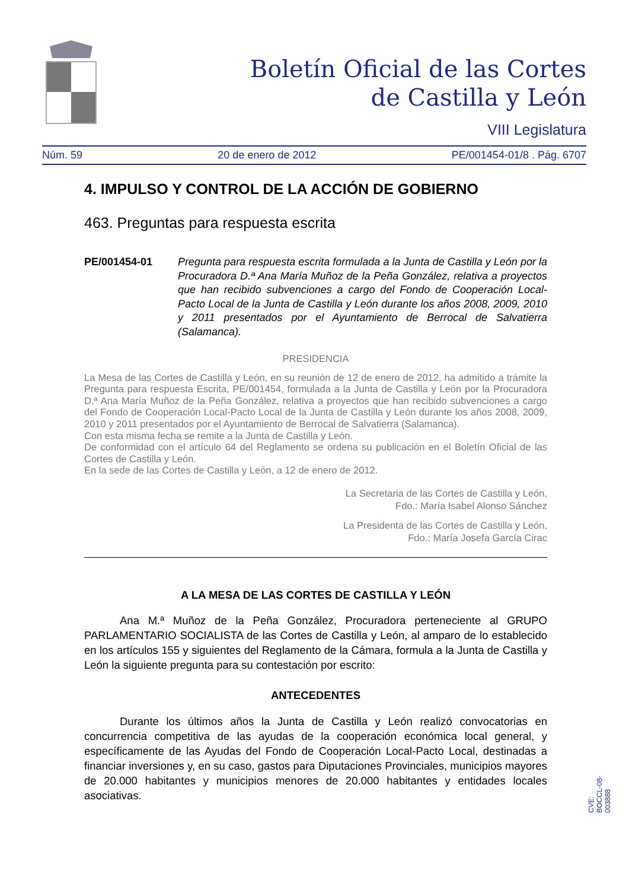Boletín Oficial de las Cortes
de Castilla y León
VIII Legislatura
Núm. 59 20 de enero de 2012 PE/001454-01/8 . Pág. 6707
4. IMPULSO Y CONTROL DE LA ACCIÓN DE GOBIERNO
463. Preguntas para respuesta escrita
PE/001454-01 Pregunta para respuesta escrita formulada a la Junta de Castilla y León por la Procuradora D.ª Ana María Muñoz de la Peña González, relativa a proyectos que han recibido subvenciones a cargo del Fondo de Cooperación Local-Pacto Local de la Junta de Castilla y León durante los años 2008, 2009, 2010 y 2011 presentados por el Ayuntamiento de Berrocal de Salvatierra (Salamanca).
PRESIDENCIA
La Mesa de las Cortes de Castilla y León, en su reunión de 12 de enero de 2012, ha admitido a trámite la Pregunta para respuesta Escrita, PE/001454, formulada a la Junta de Castilla y León por la Procuradora D.ª Ana María Muñoz de la Peña González, relativa a proyectos que han recibido subvenciones a cargo del Fondo de Cooperación Local-Pacto Local de la Junta de Castilla y León durante los años 2008, 2009, 2010 y 2011 presentados por el Ayuntamiento de Berrocal de Salvatierra (Salamanca).
Con esta misma fecha se remite a la Junta de Castilla y León.
De conformidad con el artículo 64 del Reglamento se ordena su publicación en el Boletín Oficial de las Cortes de Castilla y León.
En la sede de las Cortes de Castilla y León, a 12 de enero de 2012.
La Secretaria de las Cortes de Castilla y León,
Fdo.: María Isabel Alonso Sánchez
La Presidenta de las Cortes de Castilla y León,
Fdo.: María Josefa García Cirac
A LA MESA DE LAS CORTES DE CASTILLA Y LEÓN
Ana M.ª Muñoz de la Peña González, Procuradora perteneciente al GRUPO PARLAMENTARIO SOCIALISTA de las Cortes de Castilla y León, al amparo de lo establecido en los artículos 155 y siguientes del Reglamento de la Cámara, formula a la Junta de Castilla y León la siguiente pregunta para su contestación por escrito:
ANTECEDENTES
Durante los últimos años la Junta de Castilla y León realizó convocatorias en concurrencia competitiva de las ayudas de la cooperación económica local general, y específicamente de las Ayudas del Fondo de Cooperación Local-Pacto Local, destinadas a financiar inversiones y, en su caso, gastos para Diputaciones Provinciales, municipios mayores de 20.000 habitantes y municipios menores de 20.000 habitantes y entidades locales asociativas.
CVE: BOCCL-08-003888